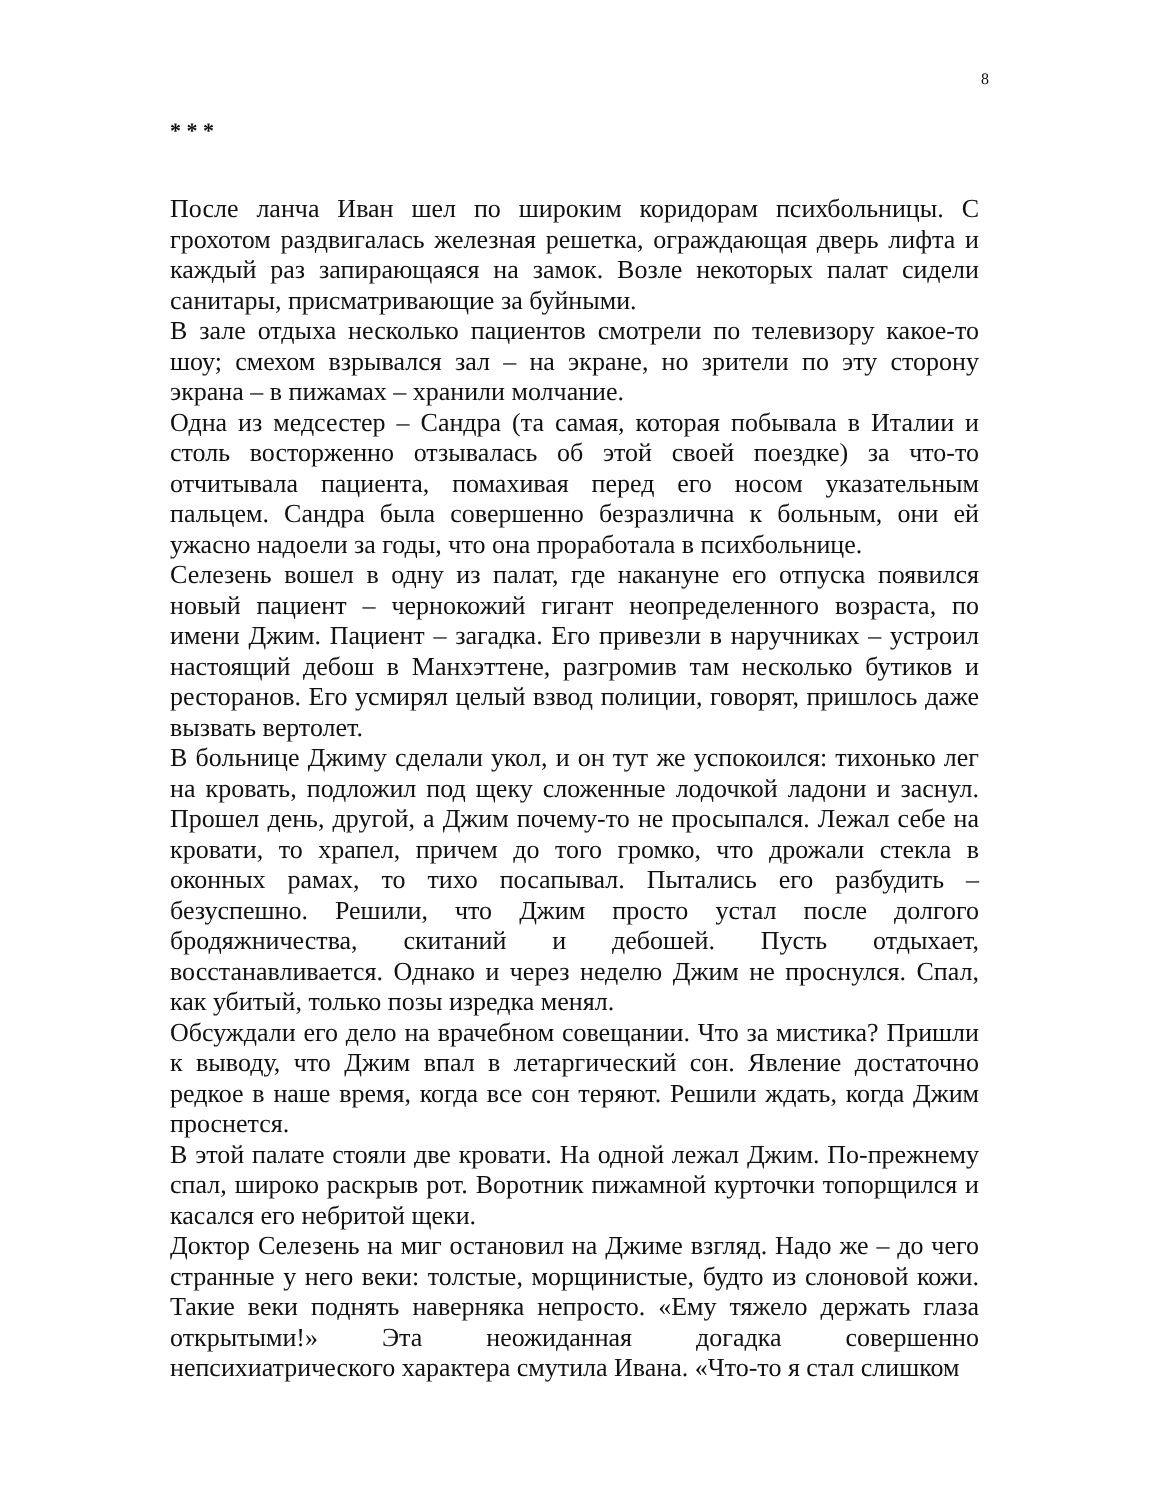8
* * *
После ланча Иван шел по широким коридорам психбольницы. С грохотом раздвигалась железная решетка, ограждающая дверь лифта и каждый раз запирающаяся на замок. Возле некоторых палат сидели санитары, присматривающие за буйными.
В зале отдыха несколько пациентов смотрели по телевизору какое-то шоу; смехом взрывался зал – на экране, но зрители по эту сторону экрана – в пижамах – хранили молчание.
Одна из медсестер – Сандра (та самая, которая побывала в Италии и столь восторженно отзывалась об этой своей поездке) за что-то отчитывала пациента, помахивая перед его носом указательным пальцем. Сандра была совершенно безразлична к больным, они ей ужасно надоели за годы, что она проработала в психбольнице.
Селезень вошел в одну из палат, где накануне его отпуска появился новый пациент – чернокожий гигант неопределенного возраста, по имени Джим. Пациент – загадка. Его привезли в наручниках – устроил настоящий дебош в Манхэттене, разгромив там несколько бутиков и ресторанов. Его усмирял целый взвод полиции, говорят, пришлось даже вызвать вертолет.
В больнице Джиму сделали укол, и он тут же успокоился: тихонько лег на кровать, подложил под щеку сложенные лодочкой ладони и заснул. Прошел день, другой, а Джим почему-то не просыпался. Лежал себе на кровати, то храпел, причем до того громко, что дрожали стекла в оконных рамах, то тихо посапывал. Пытались его разбудить – безуспешно. Решили, что Джим просто устал после долгого бродяжничества, скитаний и дебошей. Пусть отдыхает, восстанавливается. Однако и через неделю Джим не проснулся. Спал, как убитый, только позы изредка менял.
Обсуждали его дело на врачебном совещании. Что за мистика? Пришли к выводу, что Джим впал в летаргический сон. Явление достаточно редкое в наше время, когда все сон теряют. Решили ждать, когда Джим проснется.
В этой палате стояли две кровати. На одной лежал Джим. По-прежнему спал, широко раскрыв рот. Воротник пижамной курточки топорщился и касался его небритой щеки.
Доктор Селезень на миг остановил на Джиме взгляд. Надо же – до чего странные у него веки: толстые, морщинистые, будто из слоновой кожи. Такие веки поднять наверняка непросто. «Ему тяжело держать глаза открытыми!» Эта неожиданная догадка совершенно непсихиатрического характера смутила Ивана. «Что-то я стал слишком